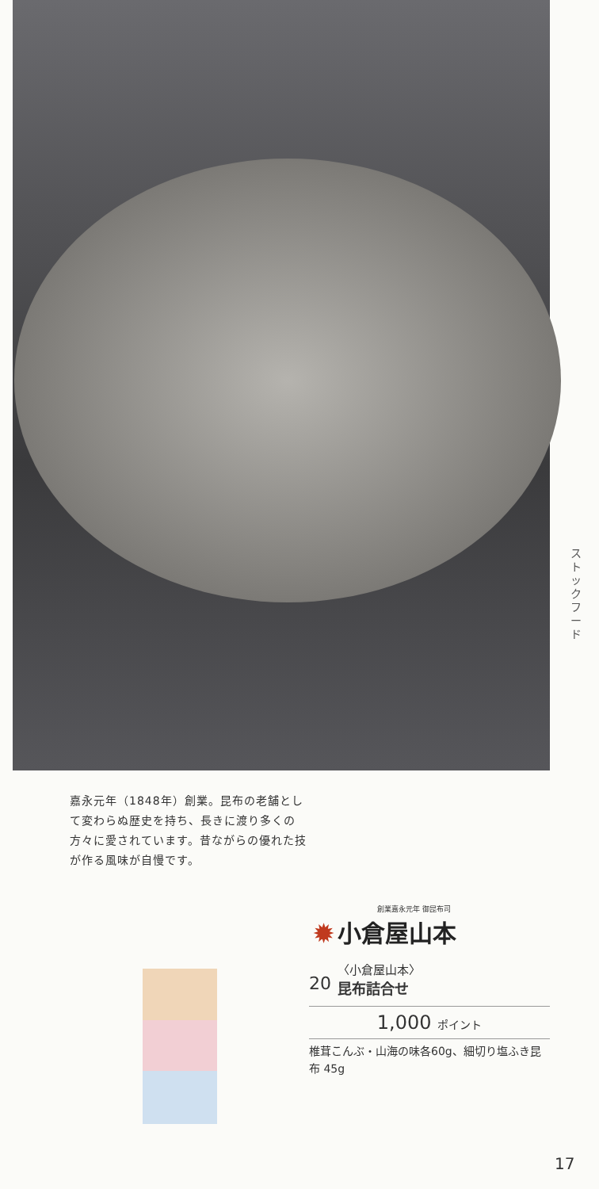ストックフード
嘉永元年（1848年）創業。昆布の老舗として変わらぬ歴史を持ち、長きに渡り多くの方々に愛されています。昔ながらの優れた技が作る風味が自慢です。
創業嘉永元年 御昆布司
✹ 小倉屋山本
20
〈小倉屋山本〉
昆布詰合せ
1,000 ポイント
椎茸こんぶ・山海の味各60g、細切り塩ふき昆布 45g
17